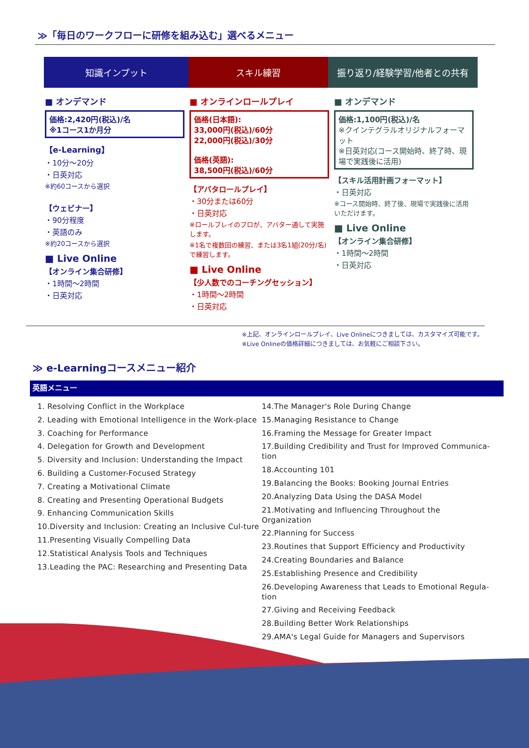≫「毎日のワークフローに研修を組み込む」選べるメニュー
知識インプット スキル練習 振り返り/経験学習/他者との共有
■ オンデマンド
価格:2,420円(税込)/名
※1コース1か月分
【e-Learning】
・10分～20分
・日英対応
※約60コースから選択
【ウェビナー】
・90分程度
・英語のみ
※約20コースから選択
■ Live Online
【オンライン集合研修】
・1時間～2時間
・日英対応
■ オンラインロールプレイ
価格(日本語):
33,000円(税込)/60分
22,000円(税込)/30分
価格(英語):
38,500円(税込)/60分
【アバタロールプレイ】
・30分または60分
・日英対応
※ロールプレイのプロが、アバター通して実施します。
※1名で複数回の練習、または3名1組(20分/名)で練習します。
■ Live Online
【少人数でのコーチングセッション】
・1時間～2時間
・日英対応
■ オンデマンド
価格:1,100円(税込)/名
※クインテグラルオリジナルフォーマット
※日英対応(コース開始時、終了時、現場で実践後に活用)
【スキル活用計画フォーマット】
・日英対応
※コース開始時、終了後、現場で実践後に活用いただけます。
■ Live Online
【オンライン集合研修】
・1時間～2時間
・日英対応
※上記、オンラインロールプレイ、Live Onlineにつきましては、カスタマイズ可能です。
※Live Onlineの価格詳細につきましては、お気軽にご相談下さい。
≫ e-Learningコースメニュー紹介
英語メニュー
1. Resolving Conflict in the Workplace
2. Leading with Emotional Intelligence in the Work-place
3. Coaching for Performance
4. Delegation for Growth and Development
5. Diversity and Inclusion: Understanding the Impact
6. Building a Customer-Focused Strategy
7. Creating a Motivational Climate
8. Creating and Presenting Operational Budgets
9. Enhancing Communication Skills
10.Diversity and Inclusion: Creating an Inclusive Cul-ture
11.Presenting Visually Compelling Data
12.Statistical Analysis Tools and Techniques
13.Leading the PAC: Researching and Presenting Data
14.The Manager's Role During Change
15.Managing Resistance to Change
16.Framing the Message for Greater Impact
17.Building Credibility and Trust for Improved Communica-tion
18.Accounting 101
19.Balancing the Books: Booking Journal Entries
20.Analyzing Data Using the DASA Model
21.Motivating and Influencing Throughout the Organization
22.Planning for Success
23.Routines that Support Efficiency and Productivity
24.Creating Boundaries and Balance
25.Establishing Presence and Credibility
26.Developing Awareness that Leads to Emotional Regula-tion
27.Giving and Receiving Feedback
28.Building Better Work Relationships
29.AMA's Legal Guide for Managers and Supervisors